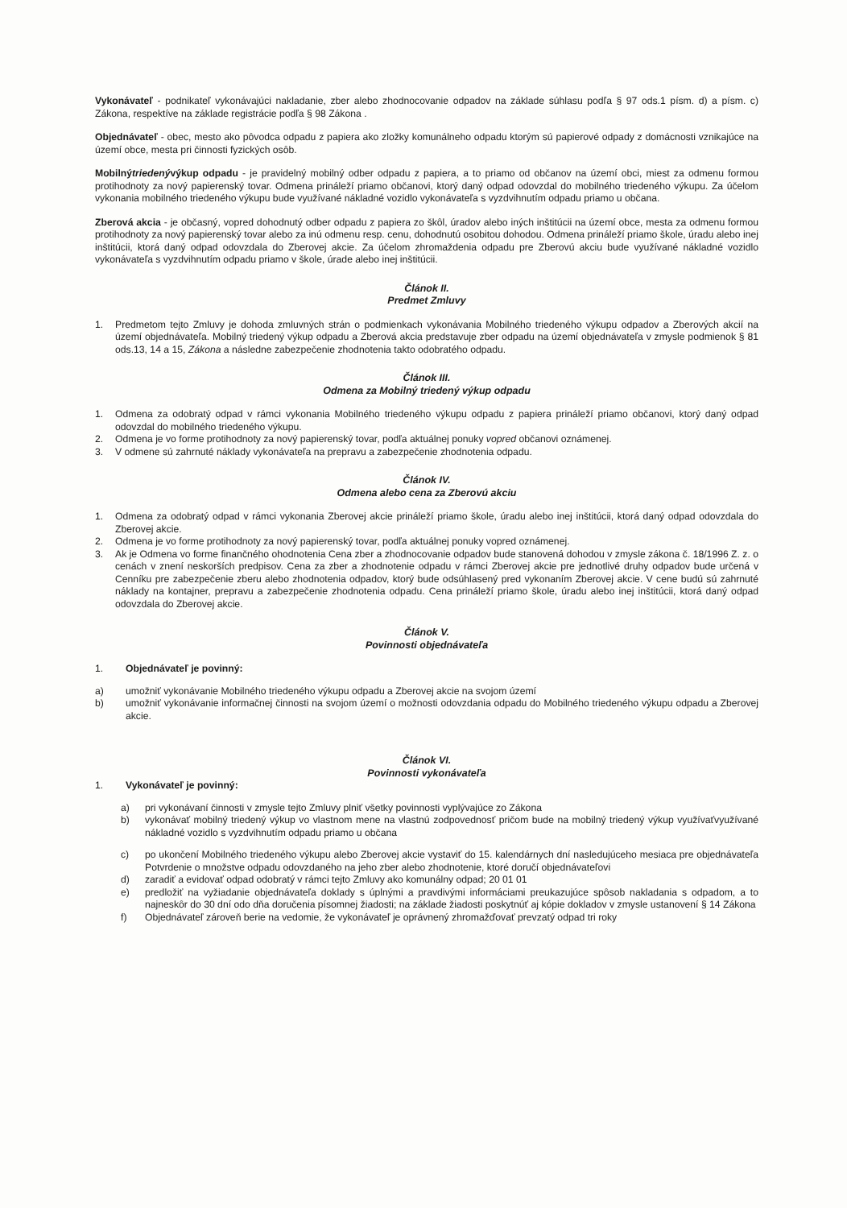Vykonávateľ - podnikateľ vykonávajúci nakladanie, zber alebo zhodnocovanie odpadov na základe súhlasu podľa § 97 ods.1 písm. d) a písm. c) Zákona, respektíve na základe registrácie podľa § 98 Zákona .
Objednávateľ - obec, mesto ako pôvodca odpadu z papiera ako zložky komunálneho odpadu ktorým sú papierové odpady z domácnosti vznikajúce na území obce, mesta pri činnosti fyzických osôb.
Mobilnýtriedenývýkup odpadu - je pravidelný mobilný odber odpadu z papiera, a to priamo od občanov na území obci, miest za odmenu formou protihodnoty za nový papierenský tovar. Odmena prináleží priamo občanovi, ktorý daný odpad odovzdal do mobilného triedeného výkupu. Za účelom vykonania mobilného triedeného výkupu bude využívané nákladné vozidlo vykonávateľa s vyzdvihnutím odpadu priamo u občana.
Zberová akcia - je občasný, vopred dohodnutý odber odpadu z papiera zo škôl, úradov alebo iných inštitúcii na území obce, mesta za odmenu formou protihodnoty za nový papierenský tovar alebo za inú odmenu resp. cenu, dohodnutú osobitou dohodou. Odmena prináleží priamo škole, úradu alebo inej inštitúcii, ktorá daný odpad odovzdala do Zberovej akcie. Za účelom zhromaždenia odpadu pre Zberovú akciu bude využívané nákladné vozidlo vykonávateľa s vyzdvihnutím odpadu priamo v škole, úrade alebo inej inštitúcii.
Článok II.
Predmet Zmluvy
1. Predmetom tejto Zmluvy je dohoda zmluvných strán o podmienkach vykonávania Mobilného triedeného výkupu odpadov a Zberových akcií na území objednávateľa. Mobilný triedený výkup odpadu a Zberová akcia predstavuje zber odpadu na území objednávateľa v zmysle podmienok § 81 ods.13, 14 a 15, Zákona a následne zabezpečenie zhodnotenia takto odobratého odpadu.
Článok III.
Odmena za Mobilný triedený výkup odpadu
1. Odmena za odobratý odpad v rámci vykonania Mobilného triedeného výkupu odpadu z papiera prináleží priamo občanovi, ktorý daný odpad odovzdal do mobilného triedeného výkupu.
2. Odmena je vo forme protihodnoty za nový papierenský tovar, podľa aktuálnej ponuky vopred občanovi oznámenej.
3. V odmene sú zahrnuté náklady vykonávateľa na prepravu a zabezpečenie zhodnotenia odpadu.
Článok IV.
Odmena alebo cena za Zberovú akciu
1. Odmena za odobratý odpad v rámci vykonania Zberovej akcie prináleží priamo škole, úradu alebo inej inštitúcii, ktorá daný odpad odovzdala do Zberovej akcie.
2. Odmena je vo forme protihodnoty za nový papierenský tovar, podľa aktuálnej ponuky vopred oznámenej.
3. Ak je Odmena vo forme finančného ohodnotenia Cena zber a zhodnocovanie odpadov bude stanovená dohodou v zmysle zákona č. 18/1996 Z. z. o cenách v znení neskorších predpisov. Cena za zber a zhodnotenie odpadu v rámci Zberovej akcie pre jednotlivé druhy odpadov bude určená v Cenníku pre zabezpečenie zberu alebo zhodnotenia odpadov, ktorý bude odsúhlasený pred vykonaním Zberovej akcie. V cene budú sú zahrnuté náklady na kontajner, prepravu a zabezpečenie zhodnotenia odpadu. Cena prináleží priamo škole, úradu alebo inej inštitúcii, ktorá daný odpad odovzdala do Zberovej akcie.
Článok V.
Povinnosti objednávateľa
1. Objednávateľ je povinný:
a) umožniť vykonávanie Mobilného triedeného výkupu odpadu a Zberovej akcie na svojom území
b) umožniť vykonávanie informačnej činnosti na svojom území o možnosti odovzdania odpadu do Mobilného triedeného výkupu odpadu a Zberovej akcie.
Článok VI.
Povinnosti vykonávateľa
1. Vykonávateľ je povinný:
a) pri vykonávaní činnosti v zmysle tejto Zmluvy plniť všetky povinnosti vyplývajúce zo Zákona
b) vykonávať mobilný triedený výkup vo vlastnom mene na vlastnú zodpovednosť pričom bude na mobilný triedený výkup využívaťvyužívané nákladné vozidlo s vyzdvihnutím odpadu priamo u občana
c) po ukončení Mobilného triedeného výkupu alebo Zberovej akcie vystaviť do 15. kalendárnych dní nasledujúceho mesiaca pre objednávateľa Potvrdenie o množstve odpadu odovzdaného na jeho zber alebo zhodnotenie, ktoré doručí objednávateľovi
d) zaradiť a evidovať odpad odobratý v rámci tejto Zmluvy ako komunálny odpad; 20 01 01
e) predložiť na vyžiadanie objednávateľa doklady s úplnými a pravdivými informáciami preukazujúce spôsob nakladania s odpadom, a to najneskôr do 30 dní odo dňa doručenia písomnej žiadosti; na základe žiadosti poskytnúť aj kópie dokladov v zmysle ustanovení § 14 Zákona
f) Objednávateľ zároveň berie na vedomie, že vykonávateľ je oprávnený zhromažďovať prevzatý odpad tri roky